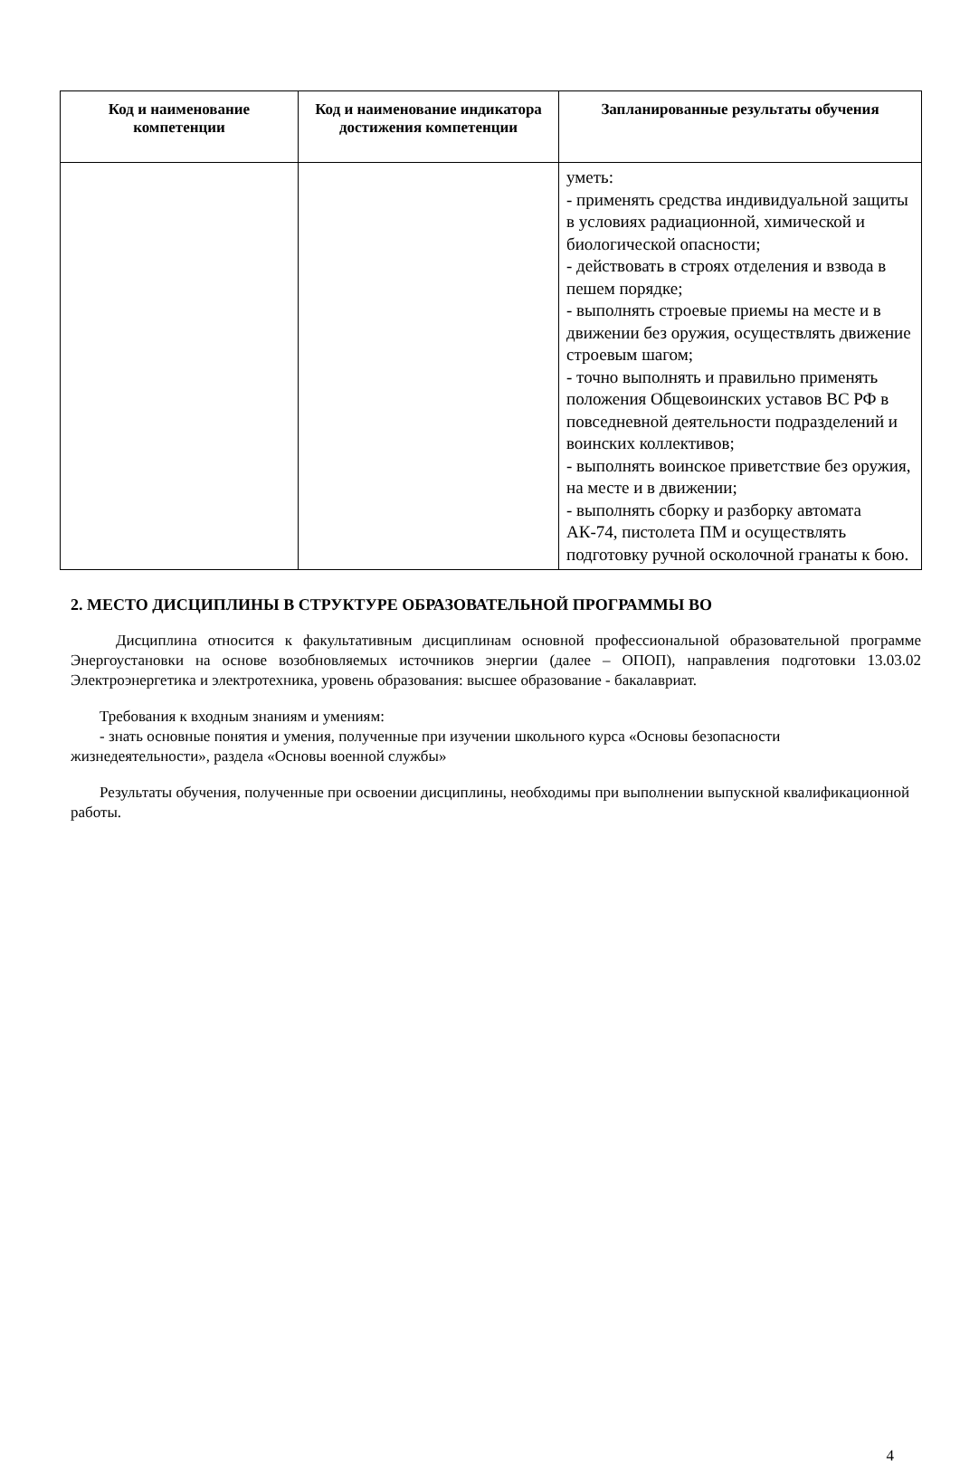| Код и наименование компетенции | Код и наименование индикатора достижения компетенции | Запланированные результаты обучения |
| --- | --- | --- |
| | | уметь: - применять средства индивидуальной защиты в условиях радиационной, химической и биологической опасности; - действовать в строях отделения и взвода в пешем порядке; - выполнять строевые приемы на месте и в движении без оружия, осуществлять движение строевым шагом; - точно выполнять и правильно применять положения Общевоинских уставов ВС РФ в повседневной деятельности подразделений и воинских коллективов; - выполнять воинское приветствие без оружия, на месте и в движении; - выполнять сборку и разборку автомата АК-74, пистолета ПМ и осуществлять подготовку ручной осколочной гранаты к бою. |
2. МЕСТО ДИСЦИПЛИНЫ В СТРУКТУРЕ ОБРАЗОВАТЕЛЬНОЙ ПРОГРАММЫ ВО
Дисциплина относится к факультативным дисциплинам основной профессиональной образовательной программе Энергоустановки на основе возобновляемых источников энергии (далее – ОПОП), направления подготовки 13.03.02 Электроэнергетика и электротехника, уровень образования: высшее образование - бакалавриат.
Требования к входным знаниям и умениям:
- знать основные понятия и умения, полученные при изучении школьного курса «Основы безопасности жизнедеятельности», раздела «Основы военной службы»
Результаты обучения, полученные при освоении дисциплины, необходимы при выполнении выпускной квалификационной работы.
4